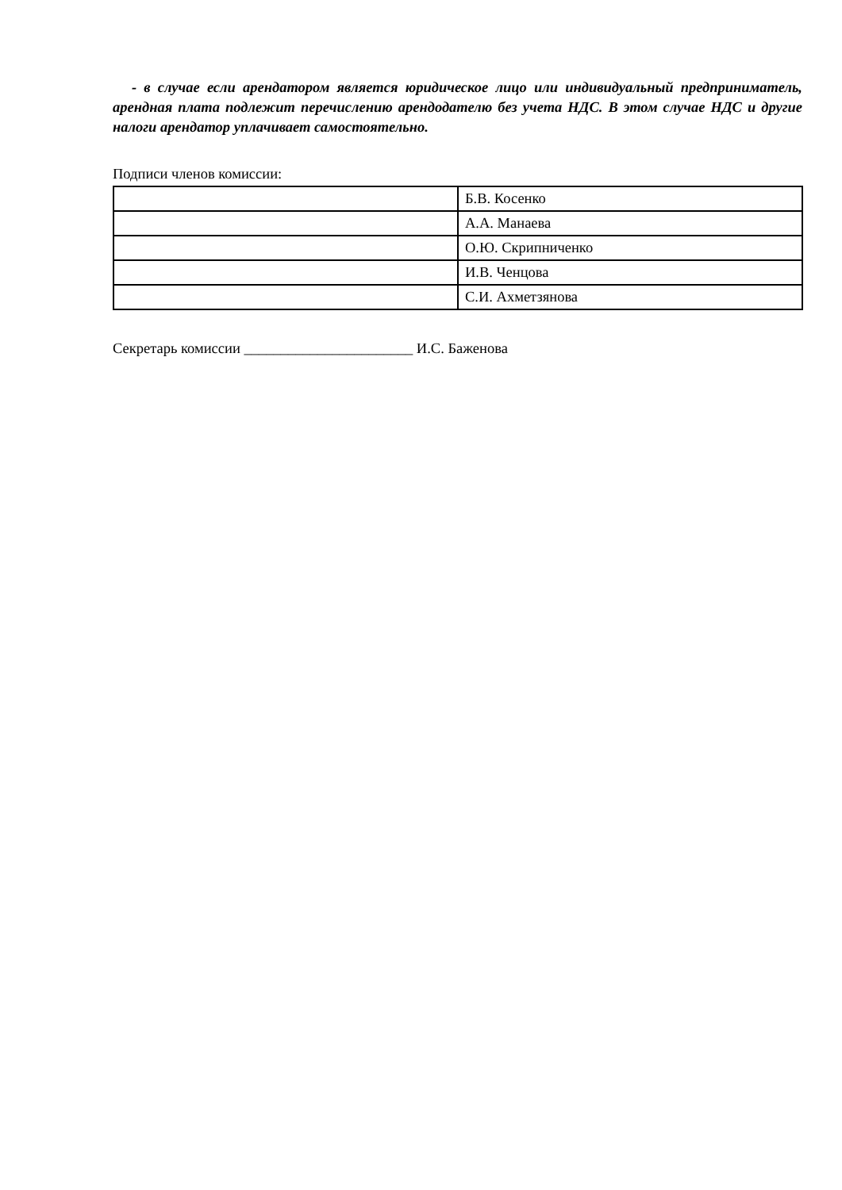- в случае если арендатором является юридическое лицо или индивидуальный предприниматель, арендная плата подлежит перечислению арендодателю без учета НДС. В этом случае НДС и другие налоги арендатор уплачивает самостоятельно.
Подписи членов комиссии:
| | Б.В. Косенко |
| | А.А. Манаева |
| | О.Ю. Скрипниченко |
| | И.В. Ченцова |
| | С.И. Ахметзянова |
Секретарь комиссии _______________________ И.С. Баженова